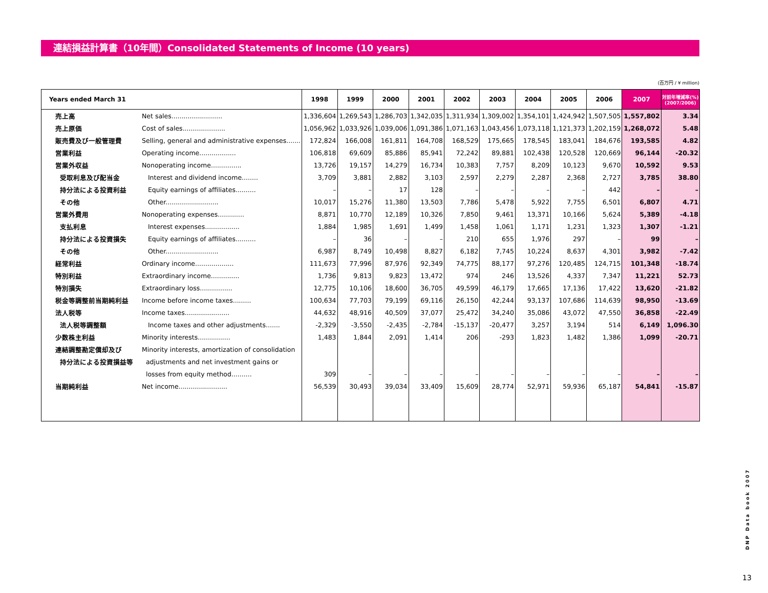連結損益計算書（10年間）Consolidated Statements of Income (10 years)
(百万円 / ¥ million)
| Years ended March 31 | | 1998 | 1999 | 2000 | 2001 | 2002 | 2003 | 2004 | 2005 | 2006 | 2007 | 対前年増減率(%) (2007/2006) |
| --- | --- | --- | --- | --- | --- | --- | --- | --- | --- | --- | --- | --- |
| 売上高 | Net sales......................... | 1,336,604 | 1,269,543 | 1,286,703 | 1,342,035 | 1,311,934 | 1,309,002 | 1,354,101 | 1,424,942 | 1,507,505 | 1,557,802 | 3.34 |
| 売上原価 | Cost of sales..................... | 1,056,962 | 1,033,926 | 1,039,006 | 1,091,386 | 1,071,163 | 1,043,456 | 1,073,118 | 1,121,373 | 1,202,159 | 1,268,072 | 5.48 |
| 販売費及び一般管理費 | Selling, general and administrative expenses....... | 172,824 | 166,008 | 161,811 | 164,708 | 168,529 | 175,665 | 178,545 | 183,041 | 184,676 | 193,585 | 4.82 |
| 営業利益 | Operating income.................. | 106,818 | 69,609 | 85,886 | 85,941 | 72,242 | 89,881 | 102,438 | 120,528 | 120,669 | 96,144 | -20.32 |
| 営業外収益 | Nonoperating income............... | 13,726 | 19,157 | 14,279 | 16,734 | 10,383 | 7,757 | 8,209 | 10,123 | 9,670 | 10,592 | 9.53 |
| 受取利息及び配当金 | Interest and dividend income........ | 3,709 | 3,881 | 2,882 | 3,103 | 2,597 | 2,279 | 2,287 | 2,368 | 2,727 | 3,785 | 38.80 |
| 持分法による投資利益 | Equity earnings of affiliates.......... | – | – | 17 | 128 | – | – | – | – | 442 | – | – |
| その他 | Other.......................... | 10,017 | 15,276 | 11,380 | 13,503 | 7,786 | 5,478 | 5,922 | 7,755 | 6,501 | 6,807 | 4.71 |
| 営業外費用 | Nonoperating expenses............. | 8,871 | 10,770 | 12,189 | 10,326 | 7,850 | 9,461 | 13,371 | 10,166 | 5,624 | 5,389 | -4.18 |
| 支払利息 | Interest expenses................. | 1,884 | 1,985 | 1,691 | 1,499 | 1,458 | 1,061 | 1,171 | 1,231 | 1,323 | 1,307 | -1.21 |
| 持分法による投資損失 | Equity earnings of affiliates.......... | – | 36 | – | – | 210 | 655 | 1,976 | 297 | – | 99 | – |
| その他 | Other.......................... | 6,987 | 8,749 | 10,498 | 8,827 | 6,182 | 7,745 | 10,224 | 8,637 | 4,301 | 3,982 | -7.42 |
| 経常利益 | Ordinary income................... | 111,673 | 77,996 | 87,976 | 92,349 | 74,775 | 88,177 | 97,276 | 120,485 | 124,715 | 101,348 | -18.74 |
| 特別利益 | Extraordinary income.............. | 1,736 | 9,813 | 9,823 | 13,472 | 974 | 246 | 13,526 | 4,337 | 7,347 | 11,221 | 52.73 |
| 特別損失 | Extraordinary loss................ | 12,775 | 10,106 | 18,600 | 36,705 | 49,599 | 46,179 | 17,665 | 17,136 | 17,422 | 13,620 | -21.82 |
| 税金等調整前当期純利益 | Income before income taxes......... | 100,634 | 77,703 | 79,199 | 69,116 | 26,150 | 42,244 | 93,137 | 107,686 | 114,639 | 98,950 | -13.69 |
| 法人税等 | Income taxes...................... | 44,632 | 48,916 | 40,509 | 37,077 | 25,472 | 34,240 | 35,086 | 43,072 | 47,550 | 36,858 | -22.49 |
| 法人税等調整額 | Income taxes and other adjustments....... | -2,329 | -3,550 | -2,435 | -2,784 | -15,137 | -20,477 | 3,257 | 3,194 | 514 | 6,149 | 1,096.30 |
| 少数株主利益 | Minority interests................ | 1,483 | 1,844 | 2,091 | 1,414 | 206 | -293 | 1,823 | 1,482 | 1,386 | 1,099 | -20.71 |
| 連結調整勘定償却及び | Minority interests, amortization of consolidation | | | | | | | | | | | |
| 持分法による投資損益等 | adjustments and net investment gains or | | | | | | | | | | | |
| | losses from equity method.......... | 309 | – | – | – | – | – | – | – | – | – | – |
| 当期純利益 | Net income........................ | 56,539 | 30,493 | 39,034 | 33,409 | 15,609 | 28,774 | 52,971 | 59,936 | 65,187 | 54,841 | -15.87 |
DNP Data book 2007
13